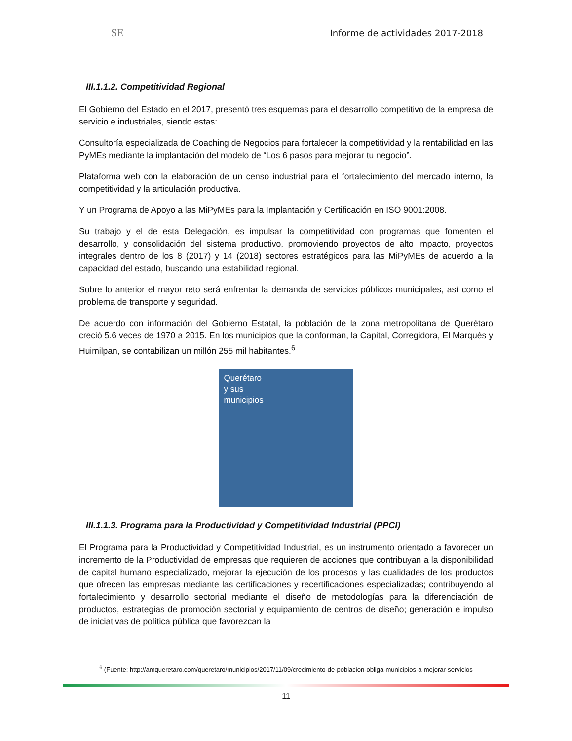SE
Informe de actividades 2017-2018
III.1.1.2. Competitividad Regional
El Gobierno del Estado en el 2017, presentó tres esquemas para el desarrollo competitivo de la empresa de servicio e industriales, siendo estas:
Consultoría especializada de Coaching de Negocios para fortalecer la competitividad y la rentabilidad en las PyMEs mediante la implantación del modelo de “Los 6 pasos para mejorar tu negocio”.
Plataforma web con la elaboración de un censo industrial para el fortalecimiento del mercado interno, la competitividad y la articulación productiva.
Y un Programa de Apoyo a las MiPyMEs para la Implantación y Certificación en ISO 9001:2008.
Su trabajo y el de esta Delegación, es impulsar la competitividad con programas que fomenten el desarrollo, y consolidación del sistema productivo, promoviendo proyectos de alto impacto, proyectos integrales dentro de los 8 (2017) y 14 (2018) sectores estratégicos para las MiPyMEs de acuerdo a la capacidad del estado, buscando una estabilidad regional.
Sobre lo anterior el mayor reto será enfrentar la demanda de servicios públicos municipales, así como el problema de transporte y seguridad.
De acuerdo con información del Gobierno Estatal, la población de la zona metropolitana de Querétaro creció 5.6 veces de 1970 a 2015. En los municipios que la conforman, la Capital, Corregidora, El Marqués y Huimilpan, se contabilizan un millón 255 mil habitantes.<sup>6</sup>
Querétaro
y sus
municipios
III.1.1.3. Programa para la Productividad y Competitividad Industrial (PPCI)
El Programa para la Productividad y Competitividad Industrial, es un instrumento orientado a favorecer un incremento de la Productividad de empresas que requieren de acciones que contribuyan a la disponibilidad de capital humano especializado, mejorar la ejecución de los procesos y las cualidades de los productos que ofrecen las empresas mediante las certificaciones y recertificaciones especializadas; contribuyendo al fortalecimiento y desarrollo sectorial mediante el diseño de metodologías para la diferenciación de productos, estrategias de promoción sectorial y equipamiento de centros de diseño; generación e impulso de iniciativas de política pública que favorezcan la
<sup>6</sup> (Fuente: http://amqueretaro.com/queretaro/municipios/2017/11/09/crecimiento-de-poblacion-obliga-municipios-a-mejorar-servicios
11